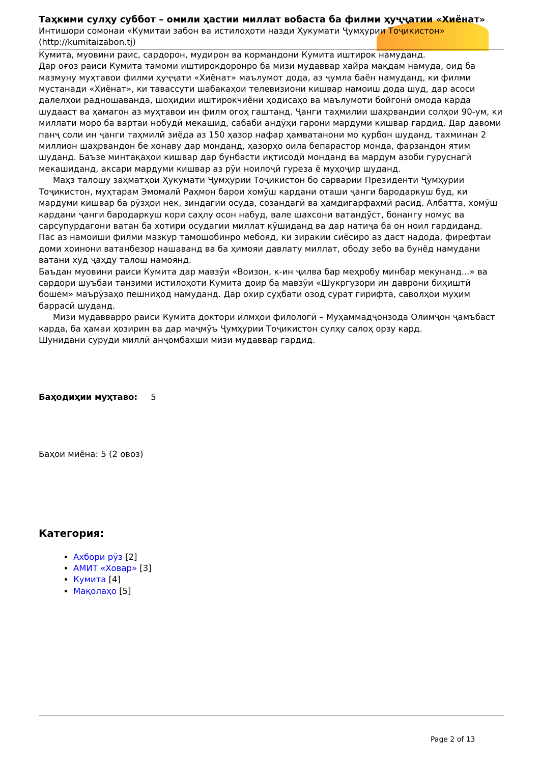Таҳкими сулҳу суббот – омили ҳастии миллат вобаста ба филми ҳуҷҷатии «Хиёнат»
Интишори сомонаи «Кумитаи забон ва истилоҳоти назди Ҳукумати Ҷумҳурии Тоҷикистон»
(http://kumitaizabon.tj)
Кумита, муовини раис, сардорон, мудирон ва кормандони Кумита иштирок намуданд.
Дар оғоз раиси Кумита тамоми иштирокдоронро ба мизи мудаввар хайра мақдам намуда, оид ба мазмуну муҳтавои филми ҳуҷҷати «Хиёнат» маълумот дода, аз ҷумла баён намуданд, ки филми мустанади «Хиёнат», ки тавассути шабакаҳои телевизиони кишвар намоиш дода шуд, дар асоси далелҳои радношаванда, шоҳидии иштирокчиёни ҳодисаҳо ва маълумоти бойгонӣ омода карда шудааст ва ҳамагон аз муҳтавои ин филм огоҳ гаштанд. Ҷанги таҳмилии шаҳрвандии солҳои 90-ум, ки миллати моро ба вартаи нобудӣ мекашид, сабаби андӯҳи гарони мардуми кишвар гардид. Дар давоми панҷ соли ин ҷанги таҳмилӣ зиёда аз 150 ҳазор нафар ҳамватанони мо қурбон шуданд, тахминан 2 миллион шаҳрвандон бе хонаву дар монданд, ҳазорҳо оила бепарастор монда, фарзандон ятим шуданд. Баъзе минтақаҳои кишвар дар бунбасти иқтисодӣ монданд ва мардум азоби гуруснагӣ мекашиданд, аксари мардуми кишвар аз рӯи ноилоҷӣ гуреза ё муҳоҷир шуданд.
Маҳз талошу заҳматҳои Ҳукумати Ҷумҳурии Тоҷикистон бо сарварии Президенти Ҷумҳурии Тоҷикистон, муҳтарам Эмомалӣ Раҳмон барои хомӯш кардани оташи ҷанги бародаркуш буд, ки мардуми кишвар ба рӯзҳои нек, зиндагии осуда, созандагӣ ва ҳамдигарфаҳмӣ расид. Албатта, хомӯш кардани ҷанги бародаркуш кори саҳлу осон набуд, вале шахсони ватандӯст, бонангу номус ва сарсупурдагони ватан ба хотири осудагии миллат кӯшиданд ва дар натиҷа ба он ноил гардиданд.
Пас аз намоиши филми мазкур тамошобинро мебояд, ки зиракии сиёсиро аз даст надода, фирефтаи доми хоинони ватанбезор нашаванд ва ба ҳимояи давлату миллат, ободу зебо ва бунёд намудани ватани худ ҷаҳду талош намоянд.
Баъдан муовини раиси Кумита дар мавзӯи «Воизон, к-ин ҷилва бар меҳробу минбар мекунанд...» ва сардори шуъбаи танзими истилоҳоти Кумита доир ба мавзӯи «Шукргузори ин даврони биҳиштӣ бошем» маърӯзаҳо пешниҳод намуданд. Дар охир суҳбати озод сурат гирифта, саволҳои муҳим баррасӣ шуданд.
Мизи мудавварро раиси Кумита доктори илмҳои филологӣ – Муҳаммадҷонзода Олимҷон ҷамъбаст карда, ба ҳамаи ҳозирин ва дар маҷмӯъ Ҷумҳурии Тоҷикистон сулҳу салоҳ орзу кард.
Шунидани суруди миллӣ анҷомбахши мизи мудаввар гардид.
Баҳодиҳии муҳтаво: 5
Баҳои миёна: 5 (2 овоз)
Категория:
Ахбори рӯз [2]
АМИТ «Ховар» [3]
Кумита [4]
Мақолаҳо [5]
Page 2 of 13